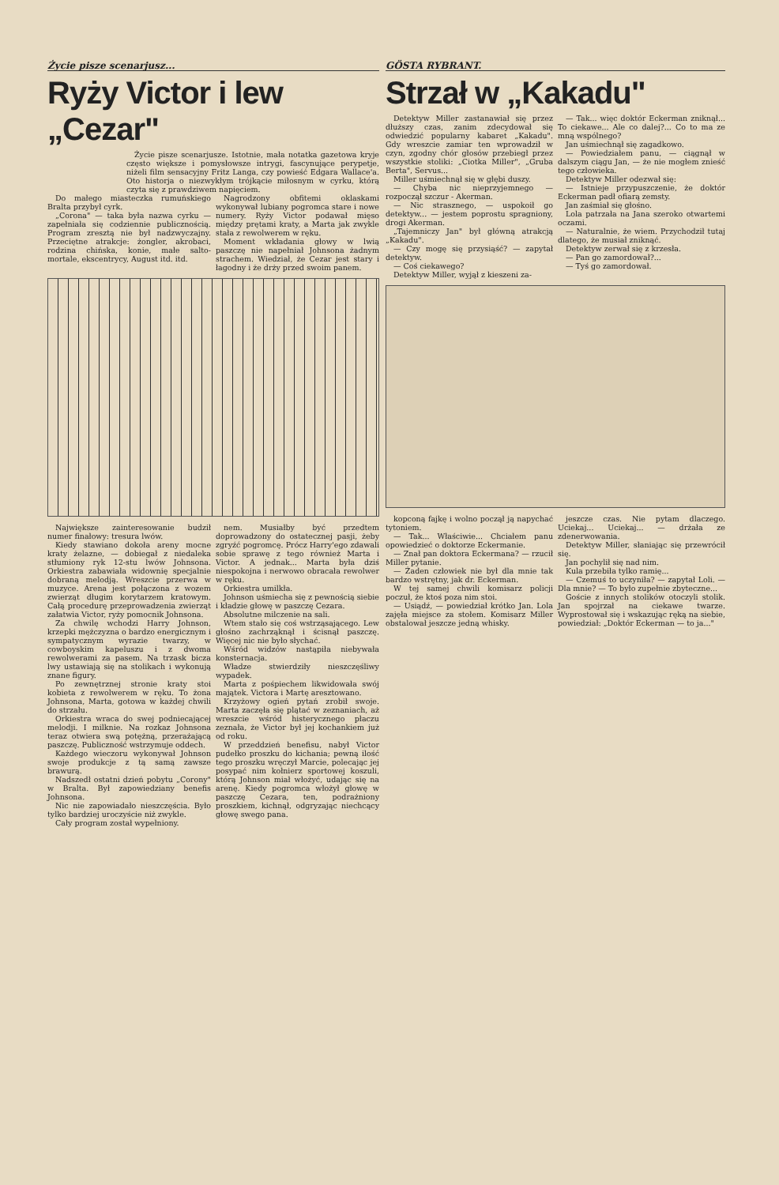Życie pisze scenarjusz...
Ryży Victor i lew „Cezar"
Życie pisze scenarjusze. Istotnie, mała notatka gazetowa kryje często większe i pomysłowsze intrygi, fascynujące perypetje, niżeli film sensacyjny Fritz Langa, czy powieść Edgara Wallace'a. Oto historja o niezwykłym trójkącie miłosnym w cyrku, którą czyta się z prawdziwem napięciem.
Do małego miasteczka rumuńskiego Bralta przybył cyrk.
„Corona" — taka była nazwa cyrku — zapełniała się codziennie publicznością. Program zresztą nie był nadzwyczajny. Przeciętne atrakcje: żongler, akrobaci, rodzina chińska, konie, małe salto-mortale, ekscentrycy, August itd. itd.
Nagrodzony obfitemi oklaskami wykonywał lubiany pogromca stare i nowe numery. Ryży Victor podawał mięso między prętami kraty, a Marta jak zwykle stała z rewolwerem w ręku.
Moment wkładania głowy w lwią paszczę nie napełniał Johnsona żadnym strachem. Wiedział, że Cezar jest stary i łagodny i że drży przed swoim panem.
Największe zainteresowanie budził numer finałowy: tresura lwów.
Kiedy stawiano dokoła areny mocne kraty żelazne, — dobiegał z niedaleka stłumiony ryk 12-stu lwów Johnsona. Orkiestra zabawiała widownię specjalnie dobraną melodją. Wreszcie przerwa w muzyce. Arena jest połączona z wozem zwierząt długim korytarzem kratowym. Całą procedurę przeprowadzenia zwierząt załatwia Victor, ryży pomocnik Johnsona.
Za chwilę wchodzi Harry Johnson, krzepki mężczyzna o bardzo energicznym i sympatycznym wyrazie twarzy, w cowboyskim kapeluszu i z dwoma rewolwerami za pasem. Na trzask bicza lwy ustawiają się na stolikach i wykonują znane figury.
Po zewnętrznej stronie kraty stoi kobieta z rewolwerem w ręku. To żona Johnsona, Marta, gotowa w każdej chwili do strzału.
Orkiestra wraca do swej podniecającej melodji. I milknie. Na rozkaz Johnsona teraz otwiera swą potężną, przerażającą paszczę. Publiczność wstrzymuje oddech.
Każdego wieczoru wykonywał Johnson swoje produkcje z tą samą zawsze brawurą.
Nadszedł ostatni dzień pobytu „Corony" w Bralta. Był zapowiedziany benefis Johnsona.
Nic nie zapowiadało nieszczęścia. Było tylko bardziej uroczyście niż zwykle.
Cały program został wypełniony.
nem. Musiałby być przedtem doprowadzony do ostatecznej pasji, żeby zgryźć pogromcę. Prócz Harry'ego zdawali sobie sprawę z tego również Marta i Victor. A jednak... Marta była dziś niespokojna i nerwowo obracała rewolwer w ręku.
Orkiestra umilkła.
Johnson uśmiecha się z pewnością siebie i kładzie głowę w paszczę Cezara.
Absolutne milczenie na sali.
Wtem stało się coś wstrząsającego. Lew głośno zachrząknął i ścisnął paszczę. Więcej nic nie było słychać.
Wśród widzów nastąpiła niebywała konsternacja.
Władze stwierdziły nieszczęśliwy wypadek.
Marta z pośpiechem likwidowała swój majątek. Victora i Martę aresztowano.
Krzyżowy ogień pytań zrobił swoje. Marta zaczęła się plątać w zeznaniach, aż wreszcie wśród histerycznego płaczu zeznała, że Victor był jej kochankiem już od roku.
W przeddzień benefisu, nabył Victor pudełko proszku do kichania; pewną ilość tego proszku wręczył Marcie, polecając jej posypać nim kołnierz sportowej koszuli, którą Johnson miał włożyć, udając się na arenę. Kiedy pogromca włożył głowę w paszczę Cezara, ten, podrażniony proszkiem, kichnął, odgryzając niechcący głowę swego pana.
GÖSTA RYBRANT.
Strzał w „Kakadu"
Detektyw Miller zastanawiał się przez dłuższy czas, zanim zdecydował się odwiedzić popularny kabaret „Kakadu". Gdy wreszcie zamiar ten wprowadził w czyn, zgodny chór głosów przebiegł przez wszystkie stoliki: „Ciotka Miller", „Gruba Berta", Servus...
Miller uśmiechnął się w głębi duszy.
— Chyba nic nieprzyjemnego — rozpoczął szczur - Akerman.
— Nic strasznego, — uspokoił go detektyw... — jestem poprostu spragniony, drogi Akerman.
„Tajemniczy Jan" był główną atrakcją „Kakadu".
— Czy mogę się przysiąść? — zapytał detektyw.
— Coś ciekawego?
Detektyw Miller, wyjął z kieszeni za-
— Tak... więc doktór Eckerman zniknął... To ciekawe... Ale co dalej?... Co to ma ze mną wspólnego?
Jan uśmiechnął się zagadkowo.
— Powiedziałem panu, — ciągnął w dalszym ciągu Jan, — że nie mogłem znieść tego człowieka.
Detektyw Miller odezwał się:
— Istnieje przypuszczenie, że doktór Eckerman padł ofiarą zemsty.
Jan zaśmiał się głośno.
Lola patrzała na Jana szeroko otwartemi oczami.
— Naturalnie, że wiem. Przychodził tutaj dlatego, że musiał zniknąć.
Detektyw zerwał się z krzesła.
— Pan go zamordował?...
— Tyś go zamordował.
kopconą fajkę i wolno począł ją napychać tytoniem.
— Tak... Właściwie... Chciałem panu opowiedzieć o doktorze Eckermanie.
— Znał pan doktora Eckermana? — rzucił Miller pytanie.
— Żaden człowiek nie był dla mnie tak bardzo wstrętny, jak dr. Eckerman.
W tej samej chwili komisarz policji poczuł, że ktoś poza nim stoi.
— Usiądź, — powiedział krótko Jan. Lola zajęła miejsce za stołem. Komisarz Miller obstalował jeszcze jedną whisky.
jeszcze czas. Nie pytam dlaczego. Uciekaj... Uciekaj... — drżała ze zdenerwowania.
Detektyw Miller, słaniając się przewrócił się.
Jan pochylił się nad nim.
Kula przebiła tylko ramię...
— Czemuś to uczyniła? — zapytał Loli. — Dla mnie? — To było zupełnie zbyteczne...
Goście z innych stolików otoczyli stolik. Jan spojrzał na ciekawe twarze. Wyprostował się i wskazując ręką na siebie, powiedział: „Doktór Eckerman — to ja..."